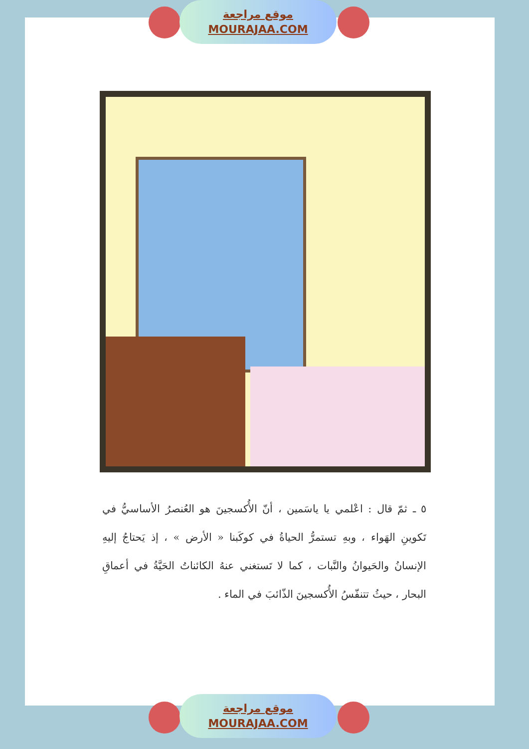موقع مراجعة
MOURAJAA.COM
٥ ـ ثمّ قال : اعْلمي يا ياسَمين ، أنّ الأُكسجينَ هو العُنصرُ الأساسيُّ في تَكوينِ الهَواء ، وبهِ تستمرُّ الحياةُ في كوكَبنا « الأرض » ، إذ يَحتاجُ إليهِ الإنسانُ والحَيوانُ والنَّبات ، كما لا تَستغني عنهُ الكائناتُ الحَيَّةُ في أعماقِ البحار ، حيثُ تتنفّسُ الأُكسجينَ الذّائبَ في الماء .
موقع مراجعة
MOURAJAA.COM